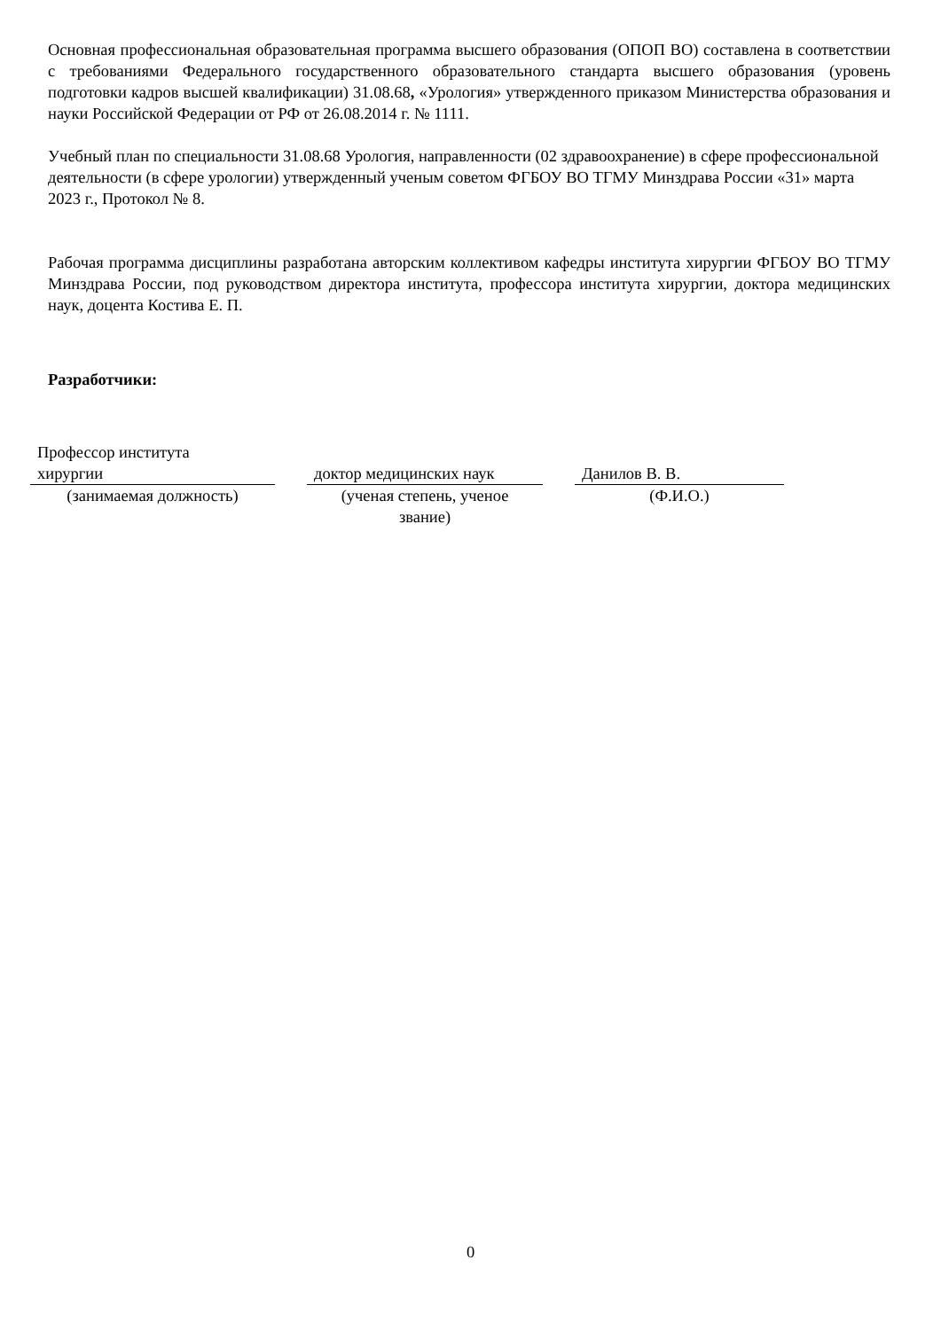Основная профессиональная образовательная программа высшего образования (ОПОП ВО) составлена в соответствии с требованиями Федерального государственного образовательного стандарта высшего образования (уровень подготовки кадров высшей квалификации) 31.08.68, «Урология» утвержденного приказом Министерства образования и науки Российской Федерации от РФ от 26.08.2014 г. № 1111.
Учебный план по специальности 31.08.68 Урология, направленности (02 здравоохранение) в сфере профессиональной деятельности (в сфере урологии) утвержденный ученым советом ФГБОУ ВО ТГМУ Минздрава России «31» марта 2023 г., Протокол № 8.
Рабочая программа дисциплины разработана авторским коллективом кафедры института хирургии ФГБОУ ВО ТГМУ Минздрава России, под руководством директора института, профессора института хирургии, доктора медицинских наук, доцента Костива Е. П.
Разработчики:
| Профессор института хирургии | | доктор медицинских наук | | Данилов В. В. |
| (занимаемая должность) | | (ученая степень, ученое звание) | | (Ф.И.О.) |
0